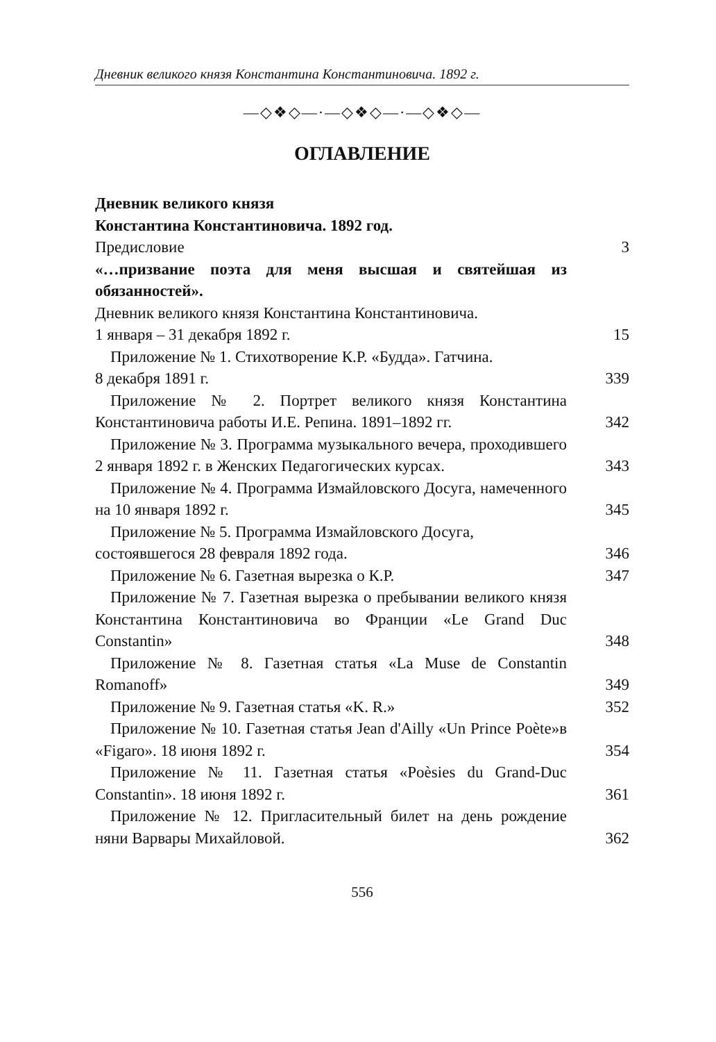Дневник великого князя Константина Константиновича. 1892 г.
—◇❖◇—·—◇❖◇—·—◇❖◇—
ОГЛАВЛЕНИЕ
Дневник великого князя
Константина Константиновича. 1892 год.
Предисловие 3
«…призвание поэта для меня высшая и святейшая из обязанностей».
Дневник великого князя Константина Константиновича.
1 января – 31 декабря 1892 г. 15
Приложение № 1. Стихотворение К.Р. «Будда». Гатчина.
8 декабря 1891 г. 339
Приложение № 2. Портрет великого князя Константина Константиновича работы И.Е. Репина. 1891–1892 гг. 342
Приложение № 3. Программа музыкального вечера, проходившего 2 января 1892 г. в Женских Педагогических курсах. 343
Приложение № 4. Программа Измайловского Досуга, намеченного на 10 января 1892 г. 345
Приложение № 5. Программа Измайловского Досуга,
состоявшегося 28 февраля 1892 года. 346
Приложение № 6. Газетная вырезка о К.Р. 347
Приложение № 7. Газетная вырезка о пребывании великого князя Константина Константиновича во Франции «Le Grand Duc Constantin» 348
Приложение № 8. Газетная статья «La Muse de Constantin Romanoff» 349
Приложение № 9. Газетная статья «K. R.» 352
Приложение № 10. Газетная статья Jean d'Ailly «Un Prince Poète»в «Figaro». 18 июня 1892 г. 354
Приложение № 11. Газетная статья «Poèsies du Grand-Duc Constantin». 18 июня 1892 г. 361
Приложение № 12. Пригласительный билет на день рождение няни Варвары Михайловой. 362
556